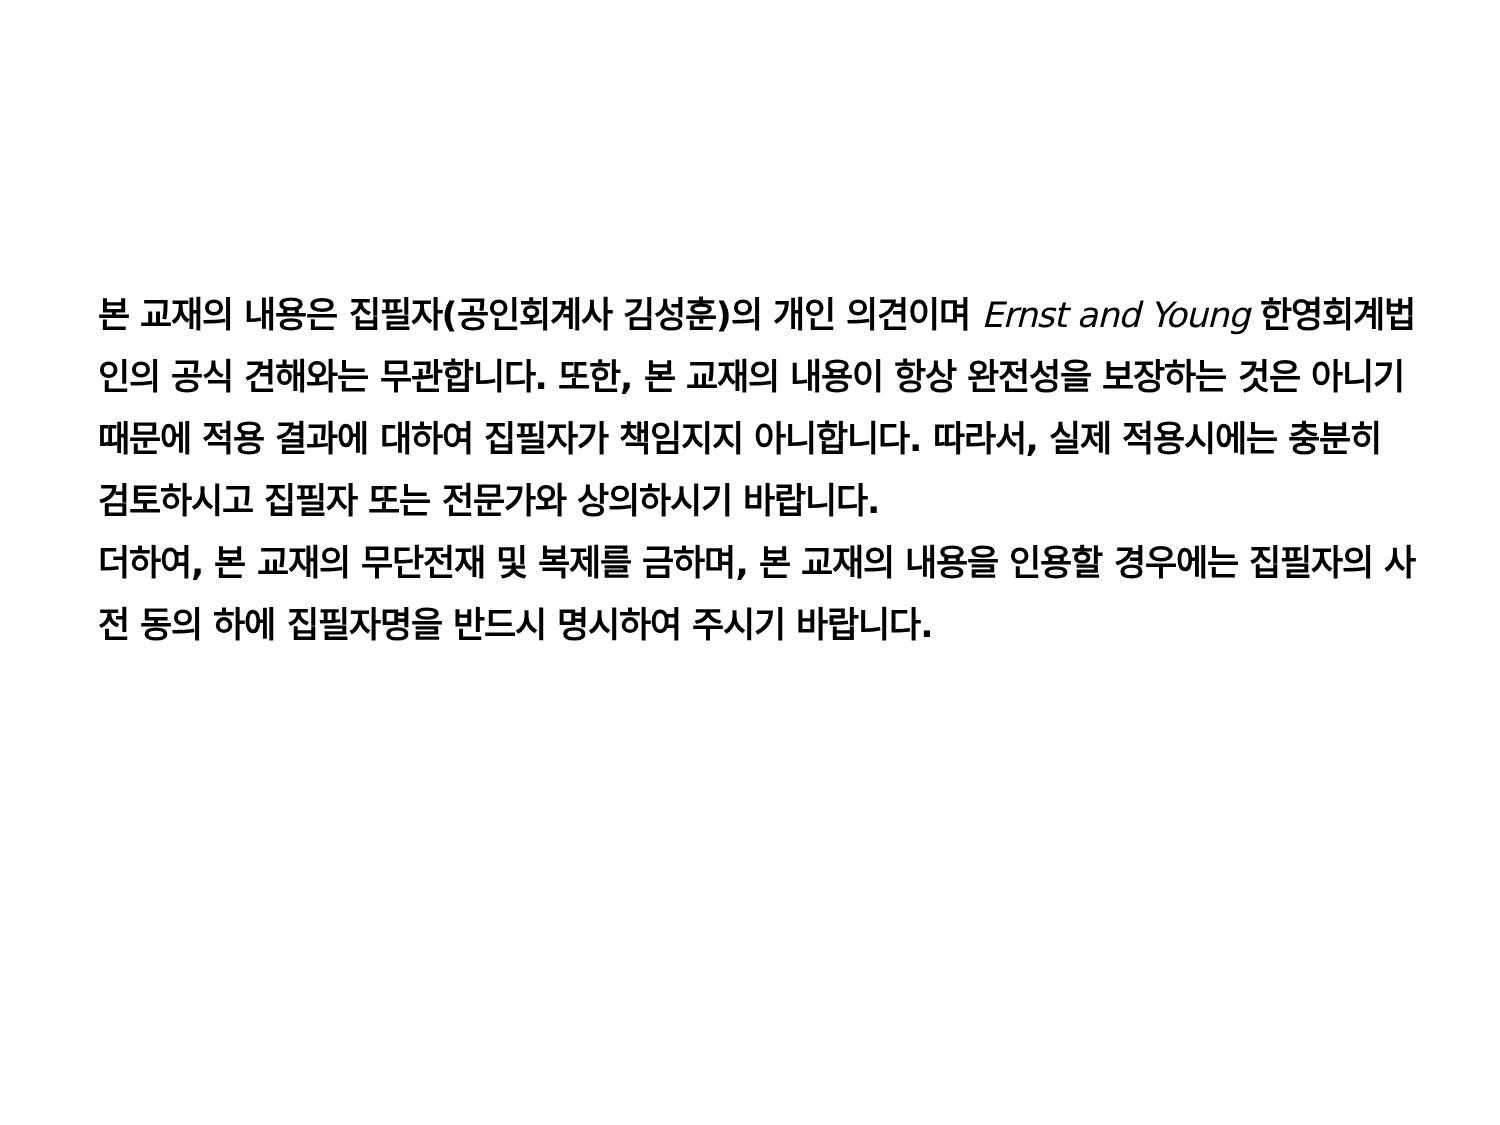본 교재의 내용은 집필자(공인회계사 김성훈)의 개인 의견이며 Ernst and Young 한영회계법인의 공식 견해와는 무관합니다. 또한, 본 교재의 내용이 항상 완전성을 보장하는 것은 아니기 때문에 적용 결과에 대하여 집필자가 책임지지 아니합니다. 따라서, 실제 적용시에는 충분히 검토하시고 집필자 또는 전문가와 상의하시기 바랍니다.
더하여, 본 교재의 무단전재 및 복제를 금하며, 본 교재의 내용을 인용할 경우에는 집필자의 사전 동의 하에 집필자명을 반드시 명시하여 주시기 바랍니다.